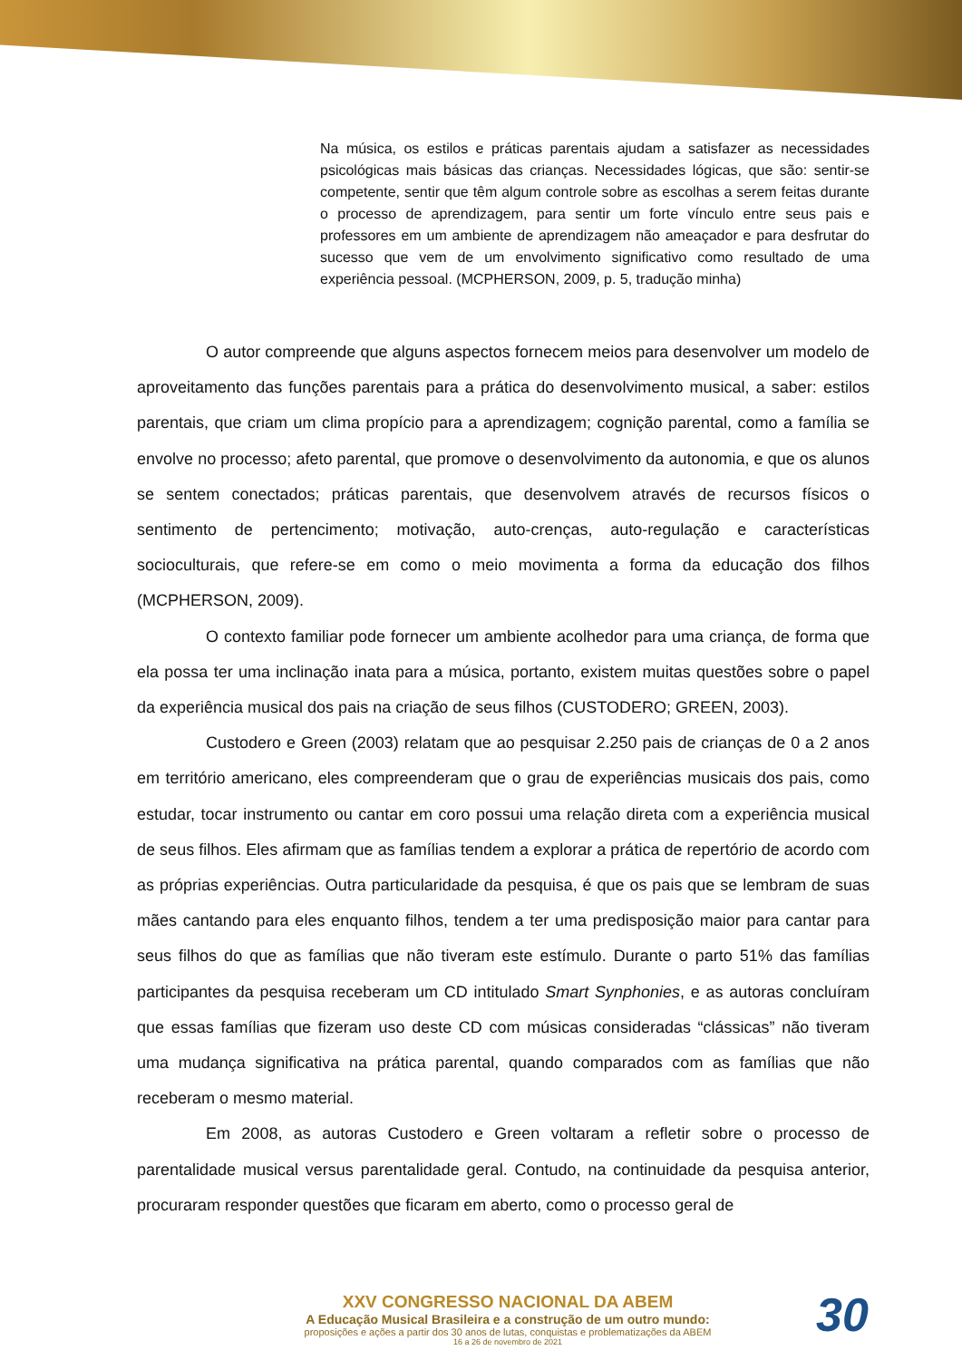Na música, os estilos e práticas parentais ajudam a satisfazer as necessidades psicológicas mais básicas das crianças. Necessidades lógicas, que são: sentir-se competente, sentir que têm algum controle sobre as escolhas a serem feitas durante o processo de aprendizagem, para sentir um forte vínculo entre seus pais e professores em um ambiente de aprendizagem não ameaçador e para desfrutar do sucesso que vem de um envolvimento significativo como resultado de uma experiência pessoal. (MCPHERSON, 2009, p. 5, tradução minha)
O autor compreende que alguns aspectos fornecem meios para desenvolver um modelo de aproveitamento das funções parentais para a prática do desenvolvimento musical, a saber: estilos parentais, que criam um clima propício para a aprendizagem; cognição parental, como a família se envolve no processo; afeto parental, que promove o desenvolvimento da autonomia, e que os alunos se sentem conectados; práticas parentais, que desenvolvem através de recursos físicos o sentimento de pertencimento; motivação, auto-crenças, auto-regulação e características socioculturais, que refere-se em como o meio movimenta a forma da educação dos filhos (MCPHERSON, 2009).
O contexto familiar pode fornecer um ambiente acolhedor para uma criança, de forma que ela possa ter uma inclinação inata para a música, portanto, existem muitas questões sobre o papel da experiência musical dos pais na criação de seus filhos (CUSTODERO; GREEN, 2003).
Custodero e Green (2003) relatam que ao pesquisar 2.250 pais de crianças de 0 a 2 anos em território americano, eles compreenderam que o grau de experiências musicais dos pais, como estudar, tocar instrumento ou cantar em coro possui uma relação direta com a experiência musical de seus filhos. Eles afirmam que as famílias tendem a explorar a prática de repertório de acordo com as próprias experiências. Outra particularidade da pesquisa, é que os pais que se lembram de suas mães cantando para eles enquanto filhos, tendem a ter uma predisposição maior para cantar para seus filhos do que as famílias que não tiveram este estímulo. Durante o parto 51% das famílias participantes da pesquisa receberam um CD intitulado Smart Synphonies, e as autoras concluíram que essas famílias que fizeram uso deste CD com músicas consideradas “clássicas” não tiveram uma mudança significativa na prática parental, quando comparados com as famílias que não receberam o mesmo material.
Em 2008, as autoras Custodero e Green voltaram a refletir sobre o processo de parentalidade musical versus parentalidade geral. Contudo, na continuidade da pesquisa anterior, procuraram responder questões que ficaram em aberto, como o processo geral de
XXV CONGRESSO NACIONAL DA ABEM
A Educação Musical Brasileira e a construção de um outro mundo:
proposições e ações a partir dos 30 anos de lutas, conquistas e problematizações da ABEM
16 a 26 de novembro de 2021
30